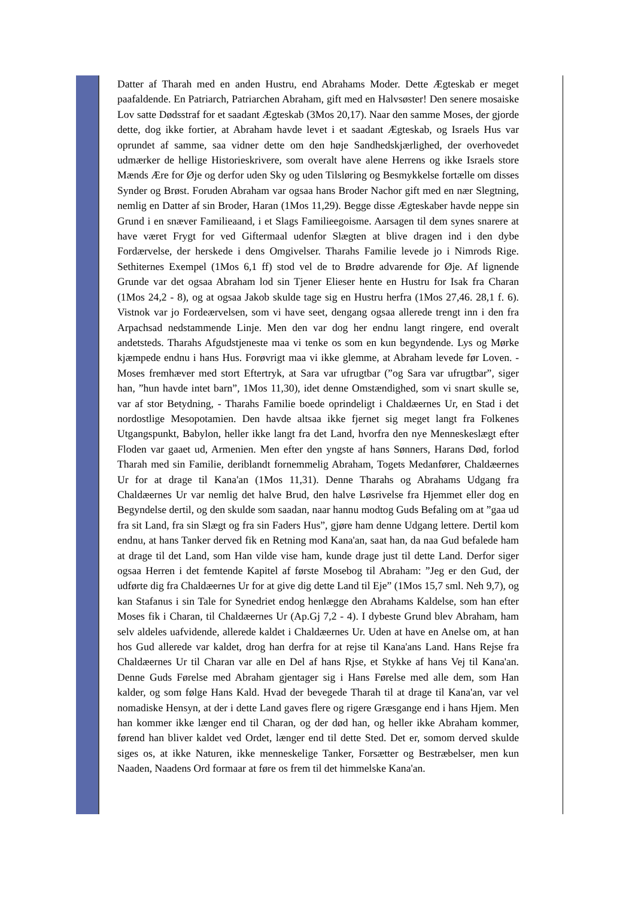Datter af Tharah med en anden Hustru, end Abrahams Moder. Dette Ægteskab er meget paafaldende. En Patriarch, Patriarchen Abraham, gift med en Halvsøster! Den senere mosaiske Lov satte Dødsstraf for et saadant Ægteskab (3Mos 20,17). Naar den samme Moses, der gjorde dette, dog ikke fortier, at Abraham havde levet i et saadant Ægteskab, og Israels Hus var oprundet af samme, saa vidner dette om den høje Sandhedskjærlighed, der overhovedet udmærker de hellige Historieskrivere, som overalt have alene Herrens og ikke Israels store Mænds Ære for Øje og derfor uden Sky og uden Tilsløring og Besmykkelse fortælle om disses Synder og Brøst. Foruden Abraham var ogsaa hans Broder Nachor gift med en nær Slegtning, nemlig en Datter af sin Broder, Haran (1Mos 11,29). Begge disse Ægteskaber havde neppe sin Grund i en snæver Familieaand, i et Slags Familieegoisme. Aarsagen til dem synes snarere at have været Frygt for ved Giftermaal udenfor Slægten at blive dragen ind i den dybe Fordærvelse, der herskede i dens Omgivelser. Tharahs Familie levede jo i Nimrods Rige. Sethiternes Exempel (1Mos 6,1 ff) stod vel de to Brødre advarende for Øje. Af lignende Grunde var det ogsaa Abraham lod sin Tjener Elieser hente en Hustru for Isak fra Charan (1Mos 24,2 - 8), og at ogsaa Jakob skulde tage sig en Hustru herfra (1Mos 27,46. 28,1 f. 6). Vistnok var jo Fordeærvelsen, som vi have seet, dengang ogsaa allerede trengt inn i den fra Arpachsad nedstammende Linje. Men den var dog her endnu langt ringere, end overalt andetsteds. Tharahs Afgudstjeneste maa vi tenke os som en kun begyndende. Lys og Mørke kjæmpede endnu i hans Hus. Forøvrigt maa vi ikke glemme, at Abraham levede før Loven. - Moses fremhæver med stort Eftertryk, at Sara var ufrugtbar (”og Sara var ufrugtbar”, siger han, ”hun havde intet barn”, 1Mos 11,30), idet denne Omstændighed, som vi snart skulle se, var af stor Betydning, - Tharahs Familie boede oprindeligt i Chaldæernes Ur, en Stad i det nordostlige Mesopotamien. Den havde altsaa ikke fjernet sig meget langt fra Folkenes Utgangspunkt, Babylon, heller ikke langt fra det Land, hvorfra den nye Menneskeslægt efter Floden var gaaet ud, Armenien. Men efter den yngste af hans Sønners, Harans Død, forlod Tharah med sin Familie, deriblandt fornemmelig Abraham, Togets Medanfører, Chaldæernes Ur for at drage til Kana'an (1Mos 11,31). Denne Tharahs og Abrahams Udgang fra Chaldæernes Ur var nemlig det halve Brud, den halve Løsrivelse fra Hjemmet eller dog en Begyndelse dertil, og den skulde som saadan, naar hannu modtog Guds Befaling om at ”gaa ud fra sit Land, fra sin Slægt og fra sin Faders Hus”, gjøre ham denne Udgang lettere. Dertil kom endnu, at hans Tanker derved fik en Retning mod Kana'an, saat han, da naa Gud befalede ham at drage til det Land, som Han vilde vise ham, kunde drage just til dette Land. Derfor siger ogsaa Herren i det femtende Kapitel af første Mosebog til Abraham: ”Jeg er den Gud, der udførte dig fra Chaldæernes Ur for at give dig dette Land til Eje” (1Mos 15,7 sml. Neh 9,7), og kan Stafanus i sin Tale for Synedriet endog henlægge den Abrahams Kaldelse, som han efter Moses fik i Charan, til Chaldæernes Ur (Ap.Gj 7,2 - 4). I dybeste Grund blev Abraham, ham selv aldeles uafvidende, allerede kaldet i Chaldæernes Ur. Uden at have en Anelse om, at han hos Gud allerede var kaldet, drog han derfra for at rejse til Kana'ans Land. Hans Rejse fra Chaldæernes Ur til Charan var alle en Del af hans Rjse, et Stykke af hans Vej til Kana'an. Denne Guds Førelse med Abraham gjentager sig i Hans Førelse med alle dem, som Han kalder, og som følge Hans Kald. Hvad der bevegede Tharah til at drage til Kana'an, var vel nomadiske Hensyn, at der i dette Land gaves flere og rigere Græsgange end i hans Hjem. Men han kommer ikke længer end til Charan, og der død han, og heller ikke Abraham kommer, førend han bliver kaldet ved Ordet, længer end til dette Sted. Det er, somom derved skulde siges os, at ikke Naturen, ikke menneskelige Tanker, Forsætter og Bestræbelser, men kun Naaden, Naadens Ord formaar at føre os frem til det himmelske Kana'an.